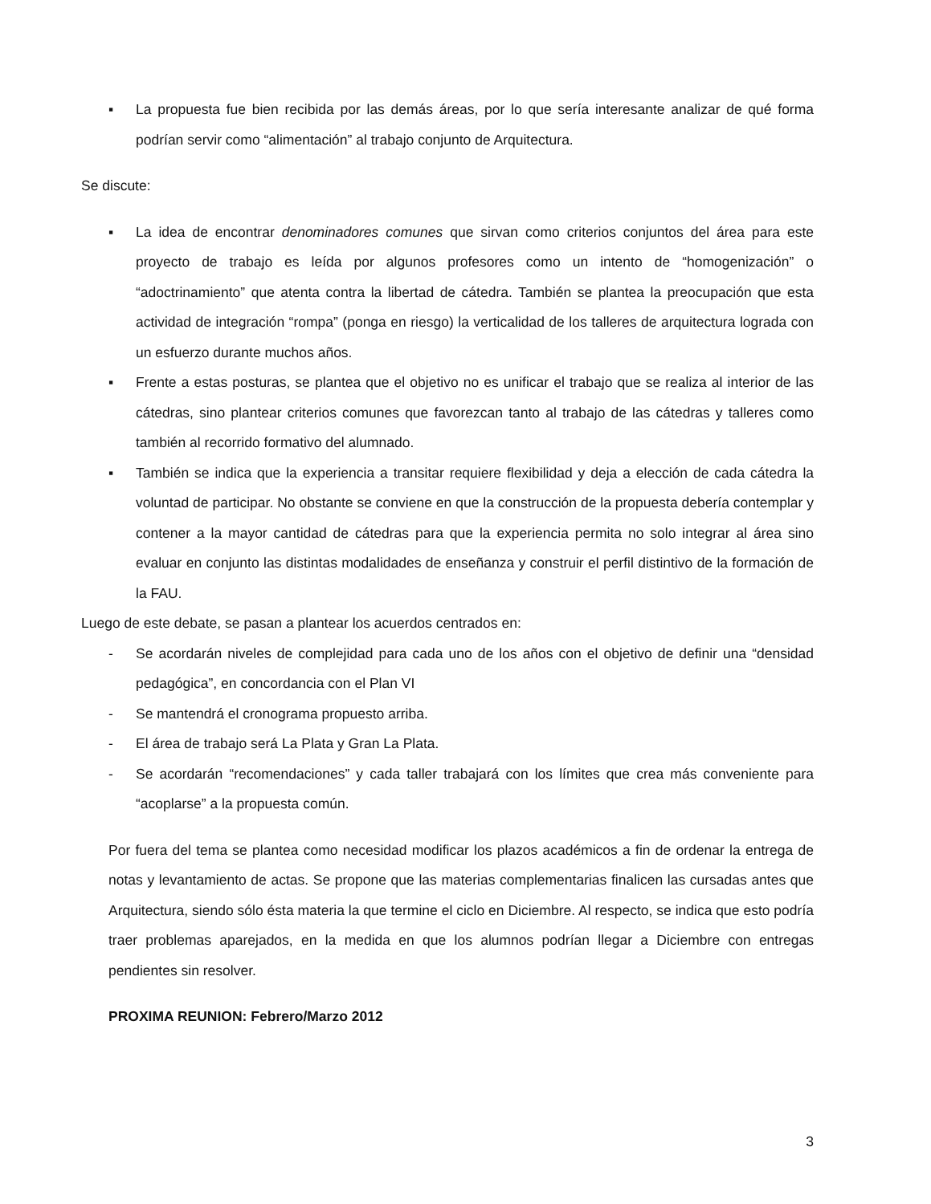▪ La propuesta fue bien recibida por las demás áreas, por lo que sería interesante analizar de qué forma podrían servir como “alimentación” al trabajo conjunto de Arquitectura.
Se discute:
▪ La idea de encontrar denominadores comunes que sirvan como criterios conjuntos del área para este proyecto de trabajo es leída por algunos profesores como un intento de “homogenización” o “adoctrinamiento” que atenta contra la libertad de cátedra. También se plantea la preocupación que esta actividad de integración “rompa” (ponga en riesgo) la verticalidad de los talleres de arquitectura lograda con un esfuerzo durante muchos años.
▪ Frente a estas posturas, se plantea que el objetivo no es unificar el trabajo que se realiza al interior de las cátedras, sino plantear criterios comunes que favorezcan tanto al trabajo de las cátedras y talleres como también al recorrido formativo del alumnado.
▪ También se indica que la experiencia a transitar requiere flexibilidad y deja a elección de cada cátedra la voluntad de participar. No obstante se conviene en que la construcción de la propuesta debería contemplar y contener a la mayor cantidad de cátedras para que la experiencia permita no solo integrar al área sino evaluar en conjunto las distintas modalidades de enseñanza y construir el perfil distintivo de la formación de la FAU.
Luego de este debate, se pasan a plantear los acuerdos centrados en:
- Se acordarán niveles de complejidad para cada uno de los años con el objetivo de definir una “densidad pedagógica”, en concordancia con el Plan VI
- Se mantendrá el cronograma propuesto arriba.
- El área de trabajo será La Plata y Gran La Plata.
- Se acordarán “recomendaciones” y cada taller trabajará con los límites que crea más conveniente para “acoplarse” a la propuesta común.
Por fuera del tema se plantea como necesidad modificar los plazos académicos a fin de ordenar la entrega de notas y levantamiento de actas. Se propone que las materias complementarias finalicen las cursadas antes que Arquitectura, siendo sólo ésta materia la que termine el ciclo en Diciembre. Al respecto, se indica que esto podría traer problemas aparejados, en la medida en que los alumnos podrían llegar a Diciembre con entregas pendientes sin resolver.
PROXIMA REUNION: Febrero/Marzo 2012
3